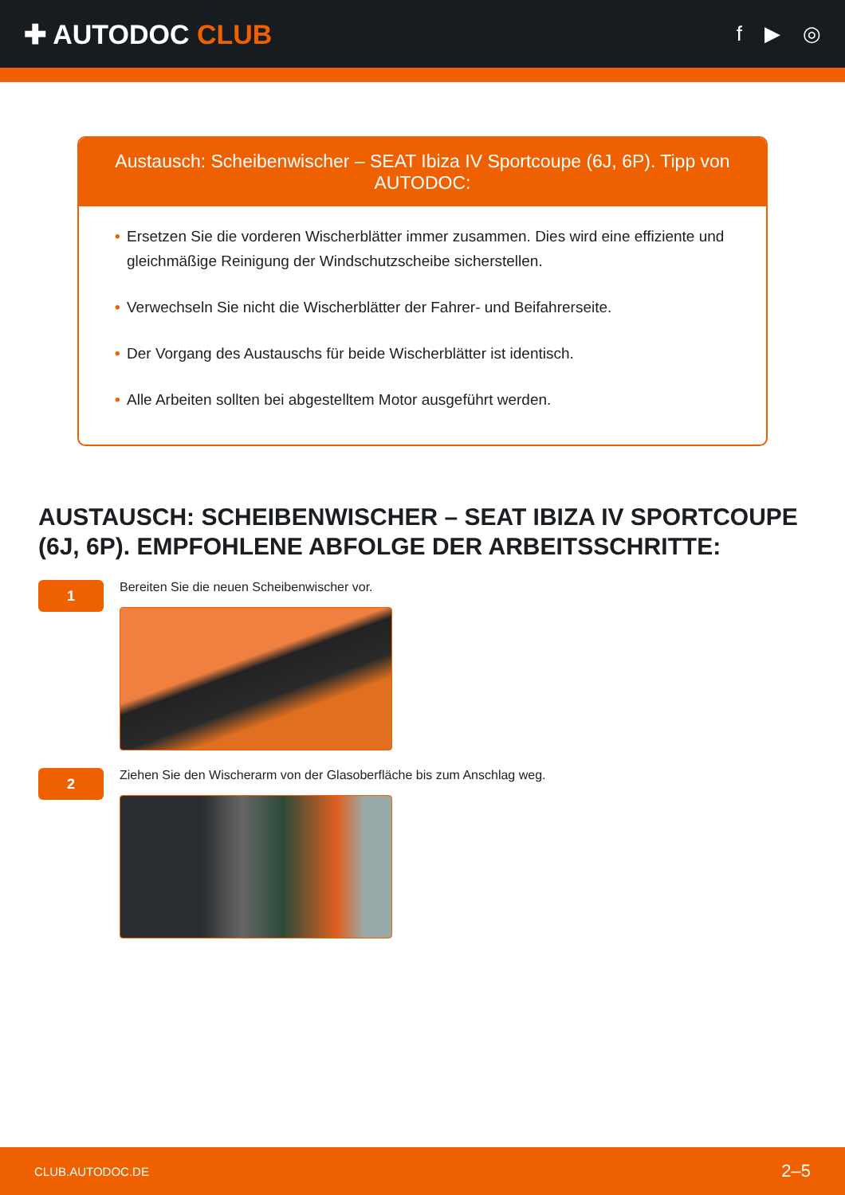✚ AUTODOC CLUB
f ▶ ◎
Austausch: Scheibenwischer – SEAT Ibiza IV Sportcoupe (6J, 6P). Tipp von AUTODOC:
• Ersetzen Sie die vorderen Wischerblätter immer zusammen. Dies wird eine effiziente und gleichmäßige Reinigung der Windschutzscheibe sicherstellen.
• Verwechseln Sie nicht die Wischerblätter der Fahrer- und Beifahrerseite.
• Der Vorgang des Austauschs für beide Wischerblätter ist identisch.
• Alle Arbeiten sollten bei abgestelltem Motor ausgeführt werden.
AUSTAUSCH: SCHEIBENWISCHER – SEAT IBIZA IV SPORTCOUPE (6J, 6P). EMPFOHLENE ABFOLGE DER ARBEITSSCHRITTE:
1
Bereiten Sie die neuen Scheibenwischer vor.
2
Ziehen Sie den Wischerarm von der Glasoberfläche bis zum Anschlag weg.
CLUB.AUTODOC.DE 2–5